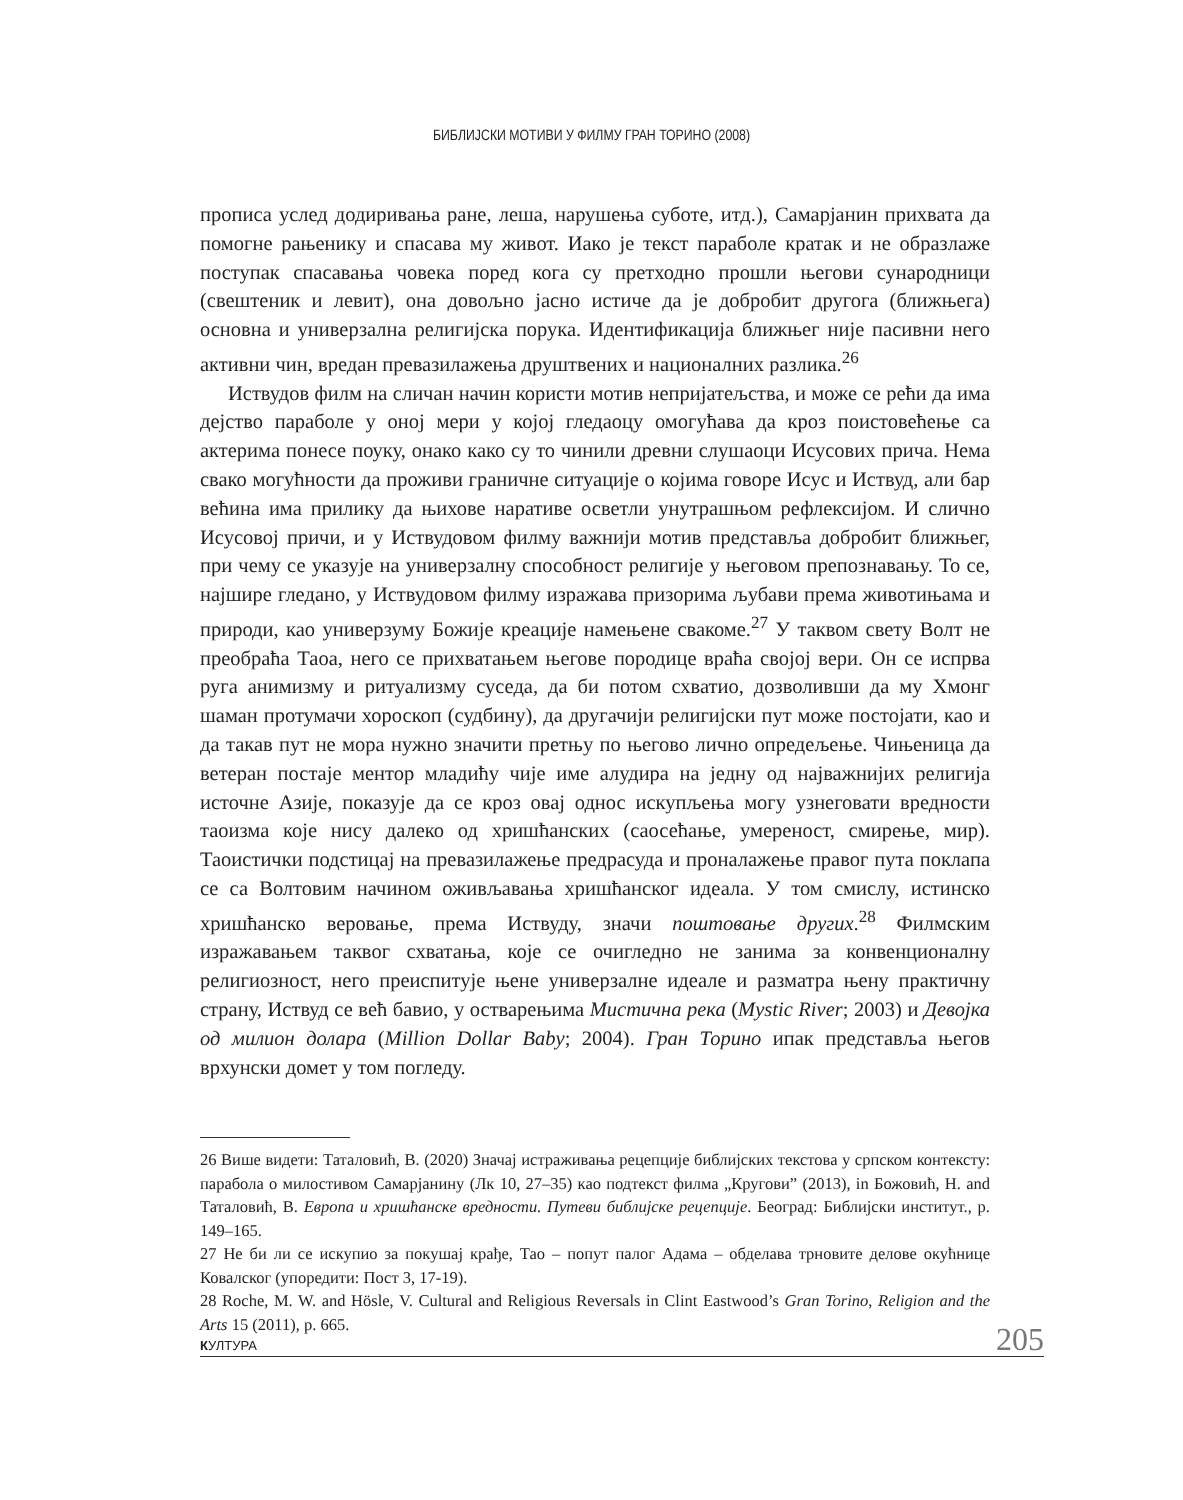БИБЛИЈСКИ МОТИВИ У ФИЛМУ ГРАН ТОРИНО (2008)
прописа услед додиривања ране, леша, нарушења суботе, итд.), Самарјанин прихвата да помогне рањенику и спасава му живот. Иако је текст параболе кратак и не образлаже поступак спасавања човека поред кога су претходно прошли његови сународници (свештеник и левит), она довољно јасно истиче да је добробит другога (ближњега) основна и универзална религијска порука. Идентификација ближњег није пасивни него активни чин, вредан превазилажења друштвених и националних разлика.<sup>26</sup>
Иствудов филм на сличан начин користи мотив непријатељства, и може се рећи да има дејство параболе у оној мери у којој гледаоцу омогућава да кроз поистовећење са актерима понесе поуку, онако како су то чинили древни слушаоци Исусових прича. Нема свако могућности да проживи граничне ситуације о којима говоре Исус и Иствуд, али бар већина има прилику да њихове наративе осветли унутрашњом рефлексијом. И слично Исусовој причи, и у Иствудовом филму важнији мотив представља добробит ближњег, при чему се указује на универзалну способност религије у његовом препознавању. То се, најшире гледано, у Иствудовом филму изражава призорима љубави према животињама и природи, као универзуму Божије креације намењене свакоме.<sup>27</sup> У таквом свету Волт не преобраћа Таоа, него се прихватањем његове породице враћа својој вери. Он се испрва руга анимизму и ритуализму суседа, да би потом схватио, дозволивши да му Хмонг шаман протумачи хороскоп (судбину), да другачији религијски пут може постојати, као и да такав пут не мора нужно значити претњу по његово лично опредељење. Чињеница да ветеран постаје ментор младићу чије име алудира на једну од најважнијих религија источне Азије, показује да се кроз овај однос искупљења могу узнеговати вредности таоизма које нису далеко од хришћанских (саосећање, умереност, смирење, мир). Таоистички подстицај на превазилажење предрасуда и проналажење правог пута поклапа се са Волтовим начином оживљавања хришћанског идеала. У том смислу, истинско хришћанско веровање, према Иствуду, значи поштовање других.<sup>28</sup> Филмским изражавањем таквог схватања, које се очигледно не занима за конвенционалну религиозност, него преиспитује њене универзалне идеале и разматра њену практичну страну, Иствуд се већ бавио, у остварењима Мистична река (Mystic River; 2003) и Девојка од милион долара (Million Dollar Baby; 2004). Гран Торино ипак представља његов врхунски домет у том погледу.
26 Више видети: Таталовић, В. (2020) Значај истраживања рецепције библијских текстова у српском контексту: парабола о милостивом Самарјанину (Лк 10, 27–35) као подтекст филма „Кругови” (2013), in Божовић, Н. and Таталовић, В. Европа и хришћанске вредности. Путеви библијске рецепције. Београд: Библијски институт., p. 149–165.
27 Не би ли се искупио за покушај крађе, Тао – попут палог Адама – обделава трновите делове окућнице Ковалског (упоредити: Пост 3, 17-19).
28 Roche, M. W. and Hösle, V. Cultural and Religious Reversals in Clint Eastwood’s Gran Torino, Religion and the Arts 15 (2011), p. 665.
КУЛТУРА 205